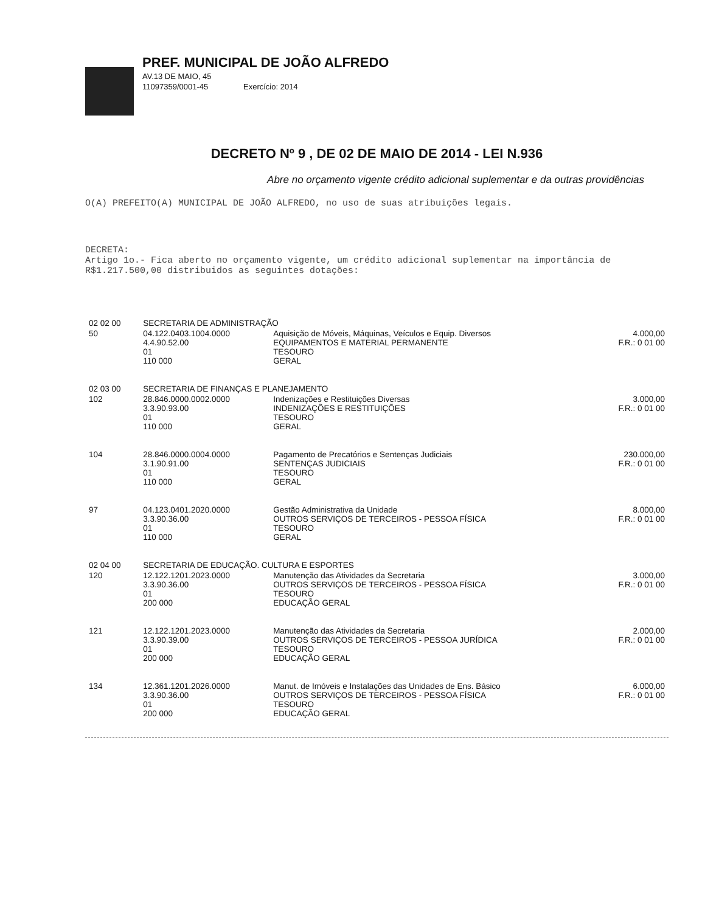PREF. MUNICIPAL DE JOÃO ALFREDO
AV.13 DE MAIO, 45
11097359/0001-45 Exercício: 2014
DECRETO Nº 9 , DE 02 DE MAIO DE 2014 - LEI N.936
Abre no orçamento vigente crédito adicional suplementar e da outras providências
O(A) PREFEITO(A) MUNICIPAL DE JOÃO ALFREDO, no uso de suas atribuições legais.
DECRETA:
Artigo 1o.- Fica aberto no orçamento vigente, um crédito adicional suplementar na importância de R$1.217.500,00 distribuidos as seguintes dotações:
| 02 02 00 | SECRETARIA DE ADMINISTRAÇÃO | | |
| 50 | 04.122.0403.1004.0000 4.4.90.52.00 01 110 000 | Aquisição de Móveis, Máquinas, Veículos e Equip. Diversos EQUIPAMENTOS E MATERIAL PERMANENTE TESOURO GERAL | 4.000,00 F.R.: 0 01 00 |
| 02 03 00 | SECRETARIA DE FINANÇAS E PLANEJAMENTO | | |
| 102 | 28.846.0000.0002.0000 3.3.90.93.00 01 110 000 | Indenizações e Restituições Diversas INDENIZAÇÕES E RESTITUIÇÕES TESOURO GERAL | 3.000,00 F.R.: 0 01 00 |
| 104 | 28.846.0000.0004.0000 3.1.90.91.00 01 110 000 | Pagamento de Precatórios e Sentenças Judiciais SENTENÇAS JUDICIAIS TESOURO GERAL | 230.000,00 F.R.: 0 01 00 |
| 97 | 04.123.0401.2020.0000 3.3.90.36.00 01 110 000 | Gestão Administrativa da Unidade OUTROS SERVIÇOS DE TERCEIROS - PESSOA FÍSICA TESOURO GERAL | 8.000,00 F.R.: 0 01 00 |
| 02 04 00 | SECRETARIA DE EDUCAÇÃO. CULTURA E ESPORTES | | |
| 120 | 12.122.1201.2023.0000 3.3.90.36.00 01 200 000 | Manutenção das Atividades da Secretaria OUTROS SERVIÇOS DE TERCEIROS - PESSOA FÍSICA TESOURO EDUCAÇÃO GERAL | 3.000,00 F.R.: 0 01 00 |
| 121 | 12.122.1201.2023.0000 3.3.90.39.00 01 200 000 | Manutenção das Atividades da Secretaria OUTROS SERVIÇOS DE TERCEIROS - PESSOA JURÍDICA TESOURO EDUCAÇÃO GERAL | 2.000,00 F.R.: 0 01 00 |
| 134 | 12.361.1201.2026.0000 3.3.90.36.00 01 200 000 | Manut. de Imóveis e Instalações das Unidades de Ens. Básico OUTROS SERVIÇOS DE TERCEIROS - PESSOA FÍSICA TESOURO EDUCAÇÃO GERAL | 6.000,00 F.R.: 0 01 00 |